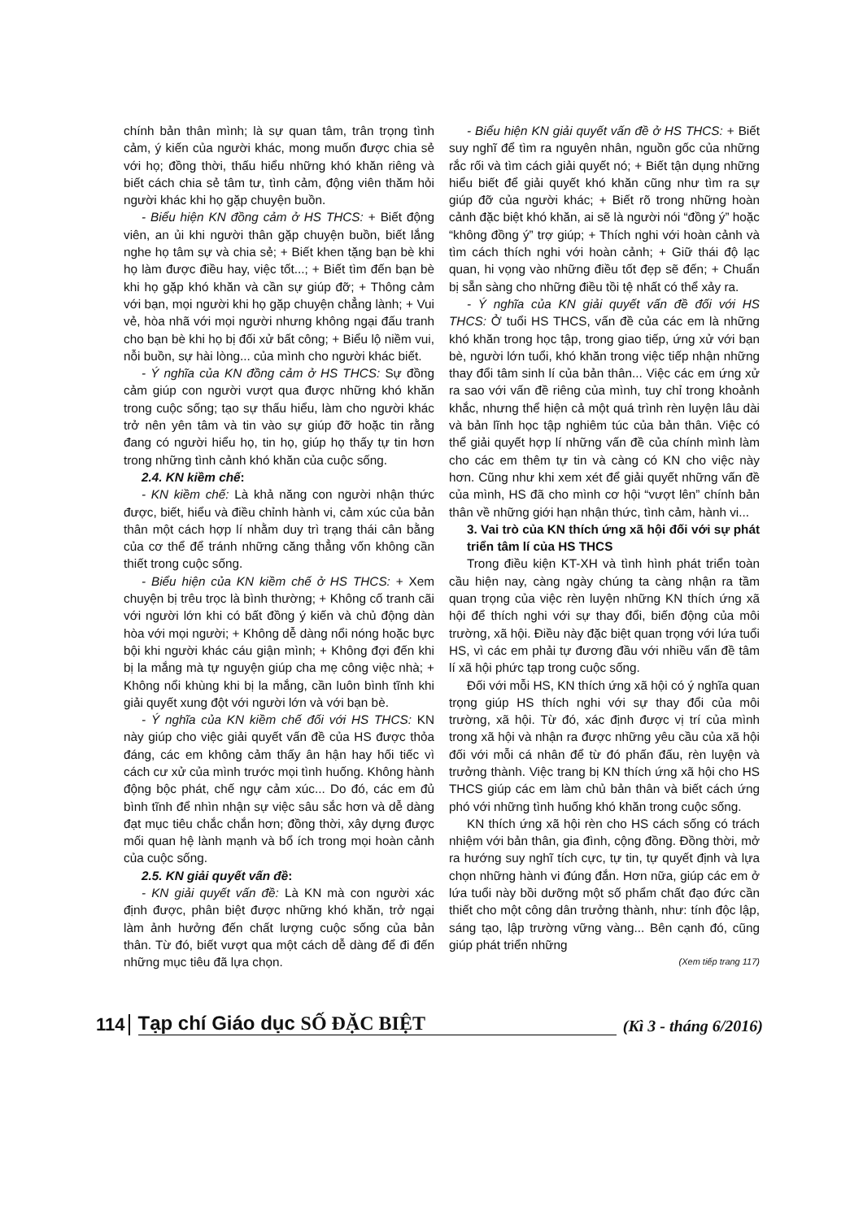chính bản thân mình; là sự quan tâm, trân trọng tình cảm, ý kiến của người khác, mong muốn được chia sẻ với họ; đồng thời, thấu hiểu những khó khăn riêng và biết cách chia sẻ tâm tư, tình cảm, động viên thăm hỏi người khác khi họ gặp chuyện buồn.
- Biểu hiện KN đồng cảm ở HS THCS: + Biết động viên, an ủi khi người thân gặp chuyện buồn, biết lắng nghe họ tâm sự và chia sẻ; + Biết khen tặng bạn bè khi họ làm được điều hay, việc tốt...; + Biết tìm đến bạn bè khi họ gặp khó khăn và cần sự giúp đỡ; + Thông cảm với bạn, mọi người khi họ gặp chuyện chẳng lành; + Vui vẻ, hòa nhã với mọi người nhưng không ngại đấu tranh cho bạn bè khi họ bị đối xử bất công; + Biểu lộ niềm vui, nỗi buồn, sự hài lòng... của mình cho người khác biết.
- Ý nghĩa của KN đồng cảm ở HS THCS: Sự đồng cảm giúp con người vượt qua được những khó khăn trong cuộc sống; tạo sự thấu hiểu, làm cho người khác trở nên yên tâm và tin vào sự giúp đỡ hoặc tin rằng đang có người hiểu họ, tin họ, giúp họ thấy tự tin hơn trong những tình cảnh khó khăn của cuộc sống.
2.4. KN kiềm chế:
- KN kiềm chế: Là khả năng con người nhận thức được, biết, hiểu và điều chỉnh hành vi, cảm xúc của bản thân một cách hợp lí nhằm duy trì trạng thái cân bằng của cơ thể để tránh những căng thẳng vốn không cần thiết trong cuộc sống.
- Biểu hiện của KN kiềm chế ở HS THCS: + Xem chuyện bị trêu trọc là bình thường; + Không cố tranh cãi với người lớn khi có bất đồng ý kiến và chủ động dàn hòa với mọi người; + Không dễ dàng nổi nóng hoặc bực bội khi người khác cáu giận mình; + Không đợi đến khi bị la mắng mà tự nguyện giúp cha mẹ công việc nhà; + Không nổi khùng khi bị la mắng, cần luôn bình tĩnh khi giải quyết xung đột với người lớn và với bạn bè.
- Ý nghĩa của KN kiềm chế đối với HS THCS: KN này giúp cho việc giải quyết vấn đề của HS được thỏa đáng, các em không cảm thấy ân hận hay hối tiếc vì cách cư xử của mình trước mọi tình huống. Không hành động bộc phát, chế ngự cảm xúc... Do đó, các em đủ bình tĩnh để nhìn nhận sự việc sâu sắc hơn và dễ dàng đạt mục tiêu chắc chắn hơn; đồng thời, xây dựng được mối quan hệ lành mạnh và bổ ích trong mọi hoàn cảnh của cuộc sống.
2.5. KN giải quyết vấn đề:
- KN giải quyết vấn đề: Là KN mà con người xác định được, phân biệt được những khó khăn, trở ngại làm ảnh hưởng đến chất lượng cuộc sống của bản thân. Từ đó, biết vượt qua một cách dễ dàng để đi đến những mục tiêu đã lựa chọn.
- Biểu hiện KN giải quyết vấn đề ở HS THCS: + Biết suy nghĩ để tìm ra nguyên nhân, nguồn gốc của những rắc rối và tìm cách giải quyết nó; + Biết tận dụng những hiểu biết để giải quyết khó khăn cũng như tìm ra sự giúp đỡ của người khác; + Biết rõ trong những hoàn cảnh đặc biệt khó khăn, ai sẽ là người nói “đồng ý” hoặc “không đồng ý” trợ giúp; + Thích nghi với hoàn cảnh và tìm cách thích nghi với hoàn cảnh; + Giữ thái độ lạc quan, hi vọng vào những điều tốt đẹp sẽ đến; + Chuẩn bị sẵn sàng cho những điều tồi tệ nhất có thể xảy ra.
- Ý nghĩa của KN giải quyết vấn đề đối với HS THCS: Ở tuổi HS THCS, vấn đề của các em là những khó khăn trong học tập, trong giao tiếp, ứng xử với bạn bè, người lớn tuổi, khó khăn trong việc tiếp nhận những thay đổi tâm sinh lí của bản thân... Việc các em ứng xử ra sao với vấn đề riêng của mình, tuy chỉ trong khoảnh khắc, nhưng thể hiện cả một quá trình rèn luyện lâu dài và bản lĩnh học tập nghiêm túc của bản thân. Việc có thể giải quyết hợp lí những vấn đề của chính mình làm cho các em thêm tự tin và càng có KN cho việc này hơn. Cũng như khi xem xét để giải quyết những vấn đề của mình, HS đã cho mình cơ hội “vượt lên” chính bản thân về những giới hạn nhận thức, tình cảm, hành vi...
3. Vai trò của KN thích ứng xã hội đối với sự phát triển tâm lí của HS THCS
Trong điều kiện KT-XH và tình hình phát triển toàn cầu hiện nay, càng ngày chúng ta càng nhận ra tầm quan trọng của việc rèn luyện những KN thích ứng xã hội để thích nghi với sự thay đổi, biến động của môi trường, xã hội. Điều này đặc biệt quan trọng với lứa tuổi HS, vì các em phải tự đương đầu với nhiều vấn đề tâm lí xã hội phức tạp trong cuộc sống.
Đối với mỗi HS, KN thích ứng xã hội có ý nghĩa quan trọng giúp HS thích nghi với sự thay đổi của môi trường, xã hội. Từ đó, xác định được vị trí của mình trong xã hội và nhận ra được những yêu cầu của xã hội đối với mỗi cá nhân để từ đó phấn đấu, rèn luyện và trưởng thành. Việc trang bị KN thích ứng xã hội cho HS THCS giúp các em làm chủ bản thân và biết cách ứng phó với những tình huống khó khăn trong cuộc sống.
KN thích ứng xã hội rèn cho HS cách sống có trách nhiệm với bản thân, gia đình, cộng đồng. Đồng thời, mở ra hướng suy nghĩ tích cực, tự tin, tự quyết định và lựa chọn những hành vi đúng đắn. Hơn nữa, giúp các em ở lứa tuổi này bồi dưỡng một số phẩm chất đạo đức cần thiết cho một công dân trưởng thành, như: tính độc lập, sáng tạo, lập trường vững vàng... Bên cạnh đó, cũng giúp phát triển những
(Xem tiếp trang 117)
114 Tạp chí Giáo dục SỐ ĐẶC BIỆT (Kì 3 - tháng 6/2016)